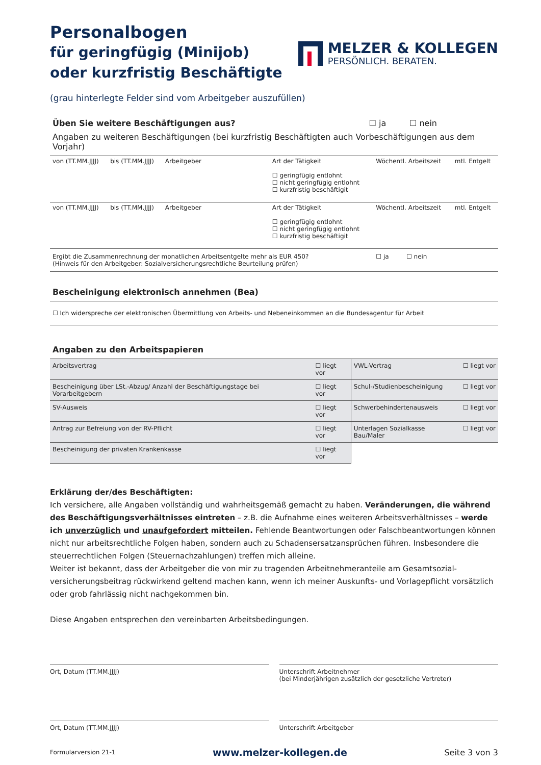Personalbogen
für geringfügig (Minijob)
oder kurzfristig Beschäftigte
MELZER & KOLLEGEN
PERSÖNLICH. BERATEN.
(grau hinterlegte Felder sind vom Arbeitgeber auszufüllen)
Üben Sie weitere Beschäftigungen aus?
☐ ja ☐ nein
Angaben zu weiteren Beschäftigungen (bei kurzfristig Beschäftigten auch Vorbeschäftigungen aus dem Vorjahr)
| von (TT.MM.JJJJ) | bis (TT.MM.JJJJ) | Arbeitgeber | Art der Tätigkeit ☐ geringfügig entlohnt ☐ nicht geringfügig entlohnt ☐ kurzfristig beschäftigit | Wöchentl. Arbeitszeit | mtl. Entgelt |
| von (TT.MM.JJJJ) | bis (TT.MM.JJJJ) | Arbeitgeber | Art der Tätigkeit ☐ geringfügig entlohnt ☐ nicht geringfügig entlohnt ☐ kurzfristig beschäftigit | Wöchentl. Arbeitszeit | mtl. Entgelt |
| Ergibt die Zusammenrechnung der monatlichen Arbeitsentgelte mehr als EUR 450? (Hinweis für den Arbeitgeber: Sozialversicherungsrechtliche Beurteilung prüfen) | | | | ☐ ja ☐ nein | |
Bescheinigung elektronisch annehmen (Bea)
☐ Ich widerspreche der elektronischen Übermittlung von Arbeits- und Nebeneinkommen an die Bundesagentur für Arbeit
Angaben zu den Arbeitspapieren
| Arbeitsvertrag | ☐ liegt vor | VWL-Vertrag | ☐ liegt vor |
| Bescheinigung über LSt.-Abzug/ Anzahl der Beschäftigungstage bei Vorarbeitgebern | ☐ liegt vor | Schul-/Studienbescheinigung | ☐ liegt vor |
| SV-Ausweis | ☐ liegt vor | Schwerbehindertenausweis | ☐ liegt vor |
| Antrag zur Befreiung von der RV-Pflicht | ☐ liegt vor | Unterlagen Sozialkasse Bau/Maler | ☐ liegt vor |
| Bescheinigung der privaten Krankenkasse | ☐ liegt vor | | |
Erklärung der/des Beschäftigten:
Ich versichere, alle Angaben vollständig und wahrheitsgemäß gemacht zu haben. Veränderungen, die während des Beschäftigungsverhältnisses eintreten – z.B. die Aufnahme eines weiteren Arbeitsverhältnisses – werde ich unverzüglich und unaufgefordert mitteilen. Fehlende Beantwortungen oder Falschbeantwortungen können nicht nur arbeitsrechtliche Folgen haben, sondern auch zu Schadensersatzansprüchen führen. Insbesondere die steuerrechtlichen Folgen (Steuernachzahlungen) treffen mich alleine.
Weiter ist bekannt, dass der Arbeitgeber die von mir zu tragenden Arbeitnehmeranteile am Gesamtsozial-versicherungsbeitrag rückwirkend geltend machen kann, wenn ich meiner Auskunfts- und Vorlagepflicht vorsätzlich oder grob fahrlässig nicht nachgekommen bin.
Diese Angaben entsprechen den vereinbarten Arbeitsbedingungen.
Ort, Datum (TT.MM.JJJJ) Unterschrift Arbeitnehmer
(bei Minderjährigen zusätzlich der gesetzliche Vertreter)
Ort, Datum (TT.MM.JJJJ) Unterschrift Arbeitgeber
Formularversion 21-1 www.melzer-kollegen.de Seite 3 von 3